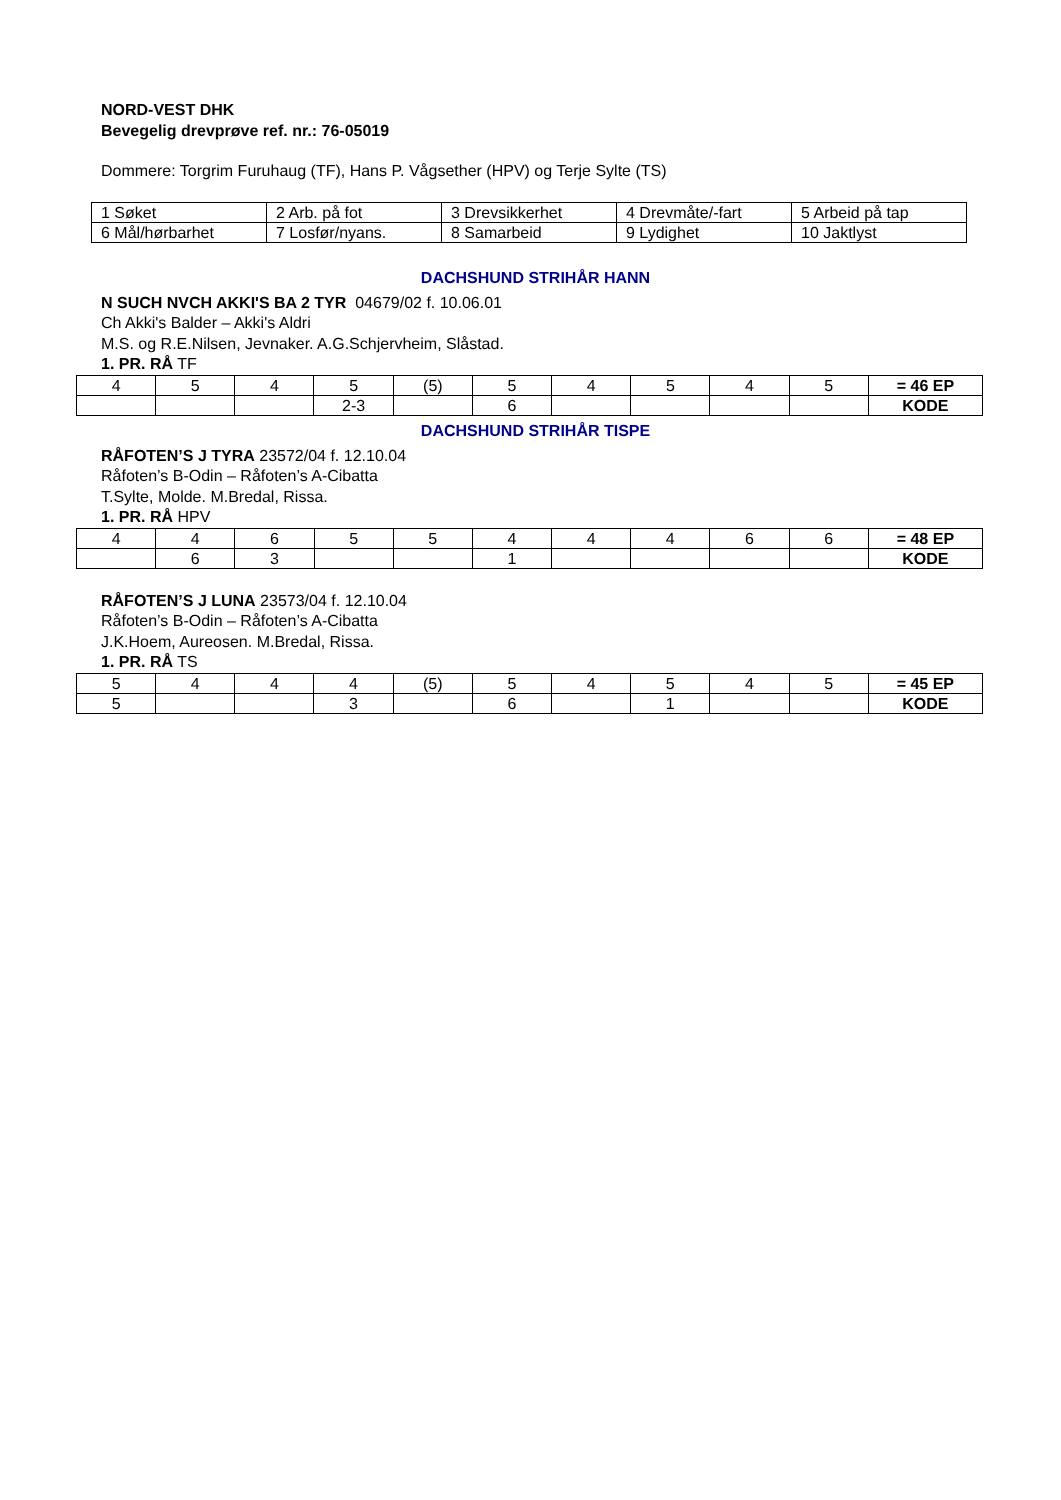NORD-VEST DHK
Bevegelig drevprøve ref. nr.: 76-05019
Dommere: Torgrim Furuhaug (TF), Hans P. Vågsether (HPV) og Terje Sylte (TS)
| 1 Søket | 2 Arb. på fot | 3 Drevsikkerhet | 4 Drevmåte/-fart | 5 Arbeid på tap |
| 6 Mål/hørbarhet | 7 Losfør/nyans. | 8 Samarbeid | 9 Lydighet | 10 Jaktlyst |
DACHSHUND STRIHÅR HANN
N SUCH NVCH AKKI'S BA 2 TYR 04679/02 f. 10.06.01
Ch Akki's Balder – Akki's Aldri
M.S. og R.E.Nilsen, Jevnaker. A.G.Schjervheim, Slåstad.
1. PR. RÅ TF
| 4 | 5 | 4 | 5 | (5) | 5 | 4 | 5 | 4 | 5 | = 46 EP |
| | | | 2-3 | | 6 | | | | | KODE |
DACHSHUND STRIHÅR TISPE
RÅFOTEN’S J TYRA 23572/04 f. 12.10.04
Råfoten’s B-Odin – Råfoten’s A-Cibatta
T.Sylte, Molde. M.Bredal, Rissa.
1. PR. RÅ HPV
| 4 | 4 | 6 | 5 | 5 | 4 | 4 | 4 | 6 | 6 | = 48 EP |
| | 6 | 3 | | | 1 | | | | | KODE |
RÅFOTEN’S J LUNA 23573/04 f. 12.10.04
Råfoten’s B-Odin – Råfoten’s A-Cibatta
J.K.Hoem, Aureosen. M.Bredal, Rissa.
1. PR. RÅ TS
| 5 | 4 | 4 | 4 | (5) | 5 | 4 | 5 | 4 | 5 | = 45 EP |
| 5 | | | 3 | | 6 | | 1 | | | KODE |